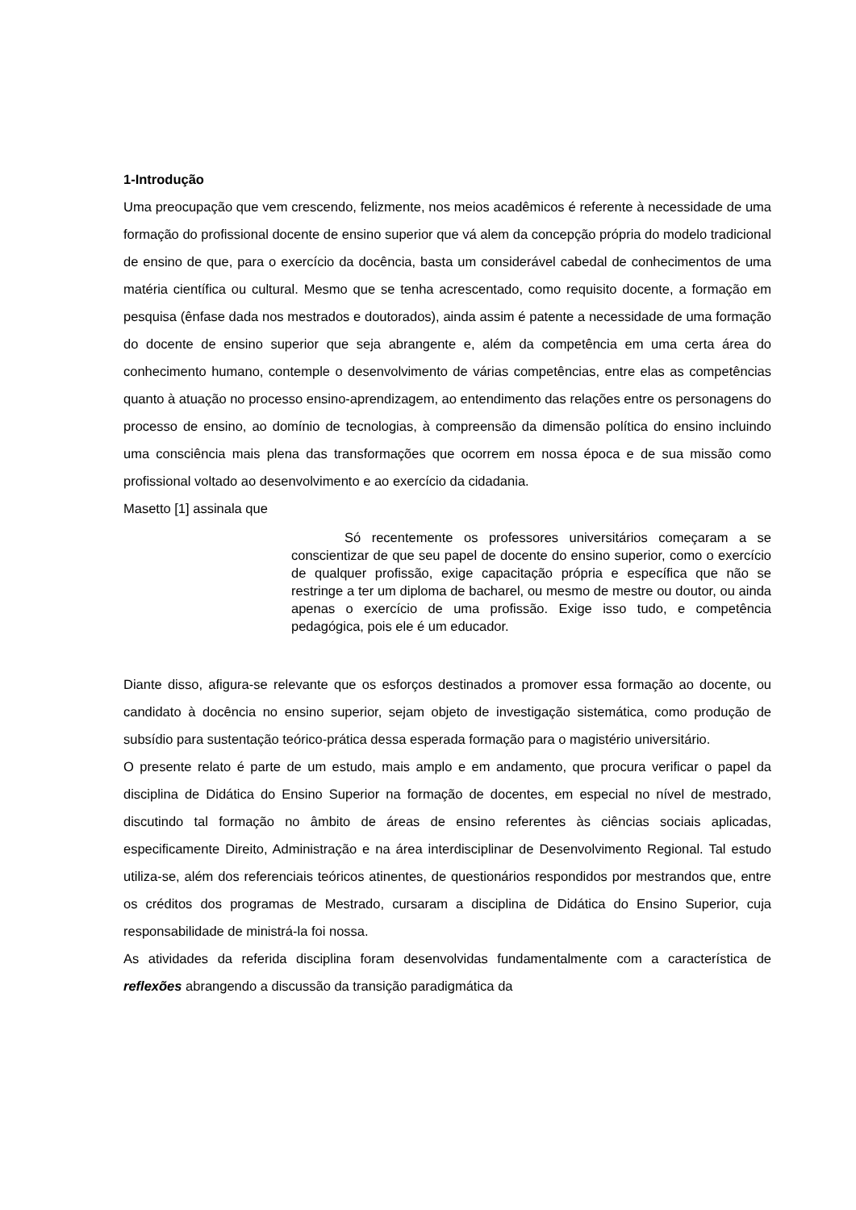1-Introdução
Uma preocupação que vem crescendo, felizmente, nos meios acadêmicos é referente à necessidade de uma formação do profissional docente de ensino superior que vá alem da concepção própria do modelo tradicional de ensino de que, para o exercício da docência, basta um considerável cabedal de conhecimentos de uma matéria científica ou cultural. Mesmo que se tenha acrescentado, como requisito docente, a formação em pesquisa (ênfase dada nos mestrados e doutorados), ainda assim é patente a necessidade de uma formação do docente de ensino superior que seja abrangente e, além da competência em uma certa área do conhecimento humano, contemple o desenvolvimento de várias competências, entre elas as competências quanto à atuação no processo ensino-aprendizagem, ao entendimento das relações entre os personagens do processo de ensino, ao domínio de tecnologias, à compreensão da dimensão política do ensino incluindo uma consciência mais plena das transformações que ocorrem em nossa época e de sua missão como profissional voltado ao desenvolvimento e ao exercício da cidadania.
Masetto [1] assinala que
    Só recentemente os professores universitários começaram a se conscientizar de que seu papel de docente do ensino superior, como o exercício de qualquer profissão, exige capacitação própria e específica que não se restringe a ter um diploma de bacharel, ou mesmo de mestre ou doutor, ou ainda apenas o exercício de uma profissão. Exige isso tudo, e competência pedagógica, pois ele é um educador.
Diante disso, afigura-se relevante que os esforços destinados a promover essa formação ao docente, ou candidato à docência no ensino superior, sejam objeto de investigação sistemática, como produção de subsídio para sustentação teórico-prática dessa esperada formação para o magistério universitário.
O presente relato é parte de um estudo, mais amplo e em andamento, que procura verificar o papel da disciplina de Didática do Ensino Superior na formação de docentes, em especial no nível de mestrado, discutindo tal formação no âmbito de áreas de ensino referentes às ciências sociais aplicadas, especificamente Direito, Administração e na área interdisciplinar de Desenvolvimento Regional. Tal estudo utiliza-se, além dos referenciais teóricos atinentes, de questionários respondidos por mestrandos que, entre os créditos dos programas de Mestrado, cursaram a disciplina de Didática do Ensino Superior, cuja responsabilidade de ministrá-la foi nossa.
As atividades da referida disciplina foram desenvolvidas fundamentalmente com a característica de reflexões abrangendo a discussão da transição paradigmática da